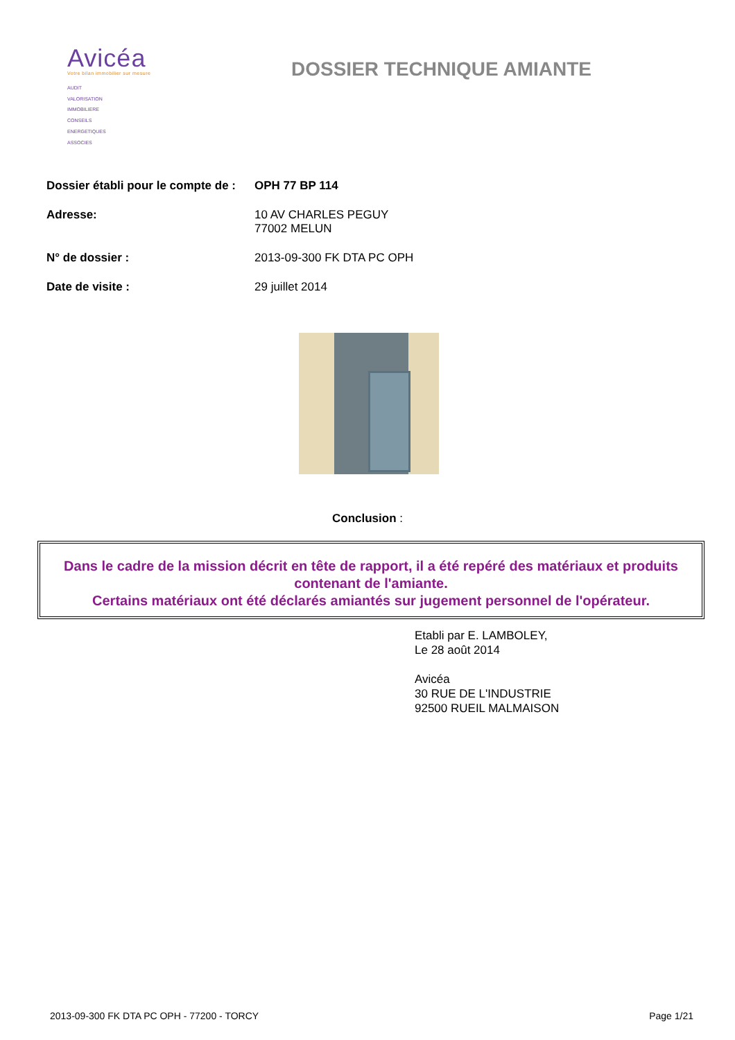Avicéa
Votre bilan immobilier sur mesure
AUDIT
VALORISATION
IMMOBILIERE
CONSEILS
ENERGETIQUES
ASSOCIES
DOSSIER TECHNIQUE AMIANTE
Dossier établi pour le compte de :
OPH 77 BP 114
Adresse: 10 AV CHARLES PEGUY
77002 MELUN
N° de dossier : 2013-09-300 FK DTA PC OPH
Date de visite : 29 juillet 2014
Conclusion :
Dans le cadre de la mission décrit en tête de rapport, il a été repéré des matériaux et produits contenant de l'amiante.
Certains matériaux ont été déclarés amiantés sur jugement personnel de l'opérateur.
Etabli par E. LAMBOLEY,
Le 28 août 2014
Avicéa
30 RUE DE L'INDUSTRIE
92500 RUEIL MALMAISON
2013-09-300 FK DTA PC OPH - 77200 - TORCY Page 1/21